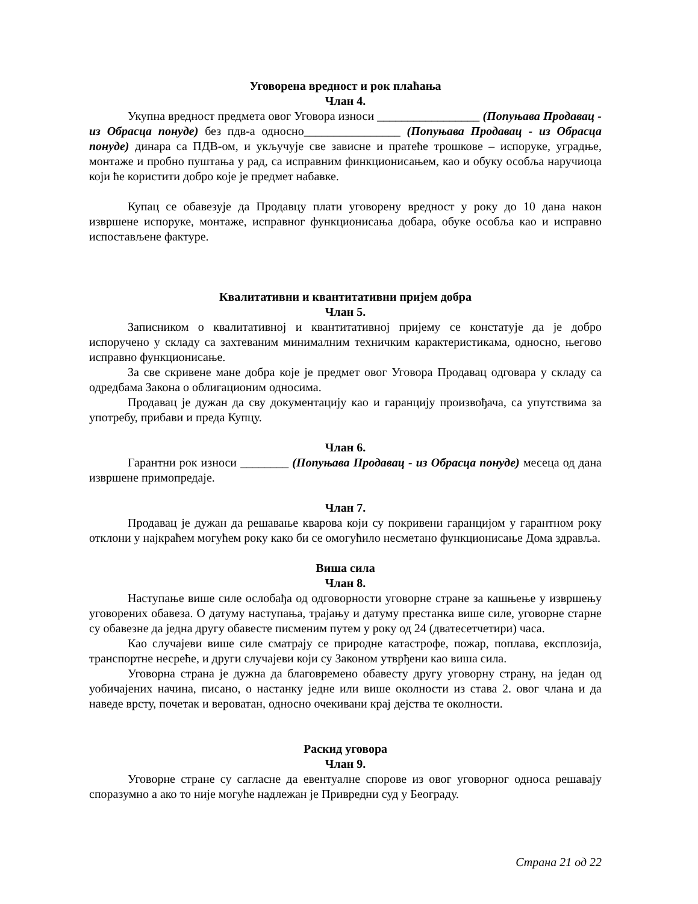Уговорена вредност и рок плаћања
Члан 4.
Укупна вредност предмета овог Уговора износи _________________ (Попуњава Продавац - из Обрасца понуде) без пдв-а односно________________ (Попуњава Продавац - из Обрасца понуде) динара са ПДВ-ом, и укључује све зависне и пратеће трошкове – испоруке, уградње, монтаже и пробно пуштања у рад, са исправним финкционисањем, као и обуку особља наручиоца који ће користити добро које је предмет набавке.
Купац се обавезује да Продавцу плати уговорену вредност у року до 10 дана након извршене испоруке, монтаже, исправног функционисања добара, обуке особља као и исправно испостављене фактуре.
Квалитативни и квантитативни пријем добра
Члан 5.
Записником о квалитативној и квантитативној пријему се констатује да је добро испоручено у складу са захтеваним минималним техничким карактеристикама, односно, његово исправно функционисање.
За све скривене мане добра које је предмет овог Уговора Продавац одговара у складу са одредбама Закона о облигационим односима.
Продавац је дужан да сву документацију као и гаранцију произвођача, са упутствима за употребу, прибави и преда Купцу.
Члан 6.
Гарантни рок износи ________ (Попуњава Продавац - из Обрасца понуде) месеца од дана извршене примопредаје.
Члан 7.
Продавац је дужан да решавање кварова који су покривени гаранцијом у гарантном року отклони у најкраћем могућем року како би се омогућило несметано функционисање Дома здравља.
Виша сила
Члан 8.
Наступање више силе ослобађа од одговорности уговорне стране за кашњење у извршењу уговорених обавеза. О датуму наступања, трајању и датуму престанка више силе, уговорне старне су обавезне да једна другу обавесте писменим путем у року од 24 (дватесетчетири) часа.
Као случајеви више силе сматрају се природне катастрофе, пожар, поплава, експлозија, транспортне несреће, и други случајеви који су Законом утврђени као виша сила.
Уговорна страна је дужна да благовремено обавесту другу уговорну страну, на један од уобичајених начина, писано, о настанку једне или више околности из става 2. овог члана и да наведе врсту, почетак и вероватан, односно очекивани крај дејства те околности.
Раскид уговора
Члан 9.
Уговорне стране су сагласне да евентуалне спорове из овог уговорног односа решавају споразумно а ако то није могуће надлежан је Привредни суд у Београду.
Страна 21 од 22